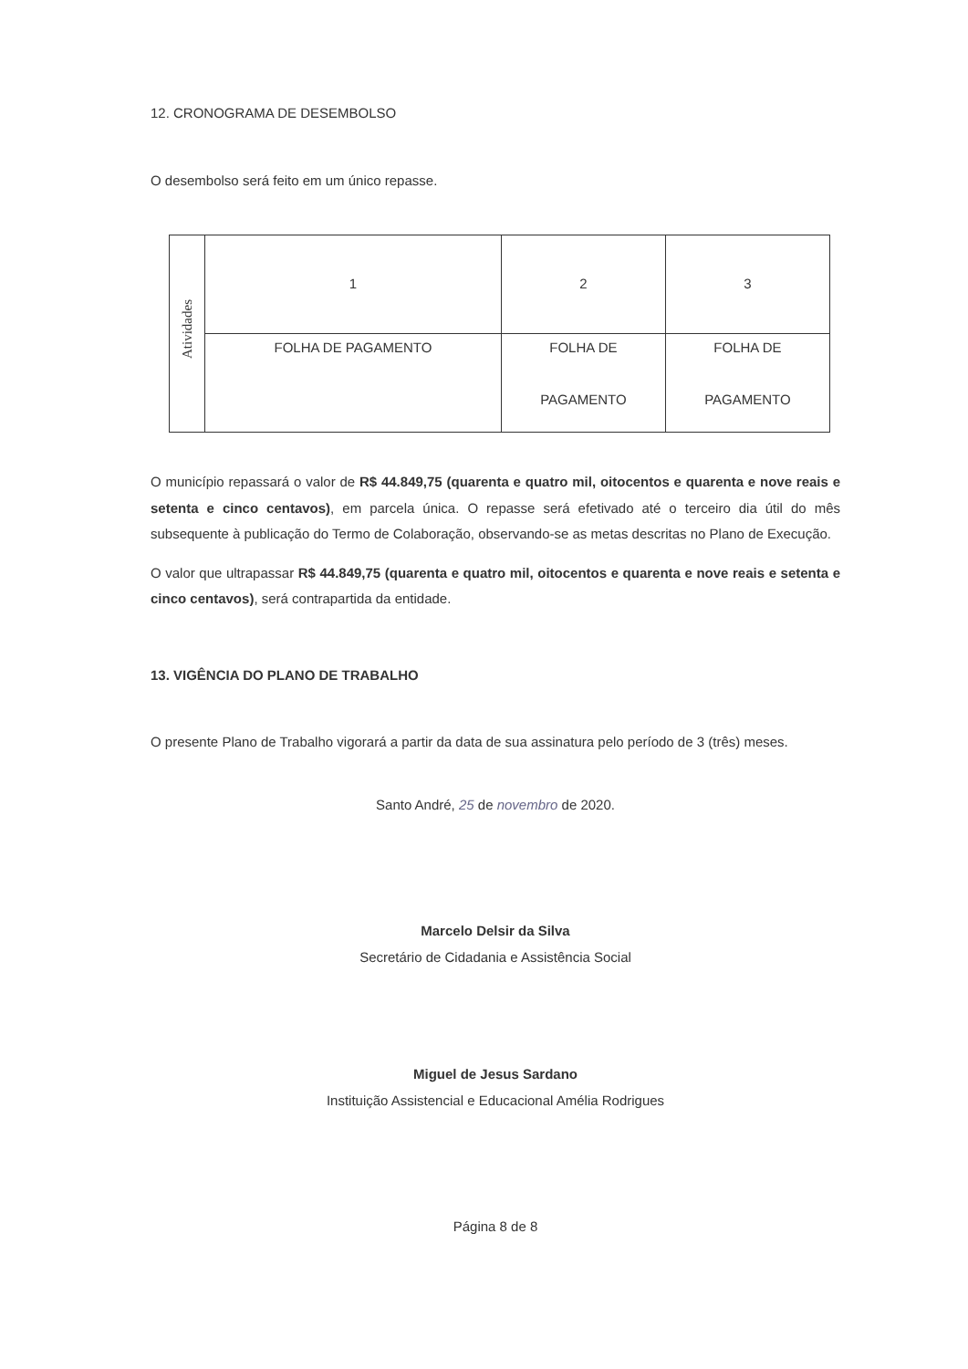12. CRONOGRAMA DE DESEMBOLSO
O desembolso será feito em um único repasse.
| Atividades | 1 | 2 | 3 |
| | FOLHA DE PAGAMENTO | FOLHA DE PAGAMENTO | FOLHA DE PAGAMENTO |
O município repassará o valor de R$ 44.849,75 (quarenta e quatro mil, oitocentos e quarenta e nove reais e setenta e cinco centavos), em parcela única. O repasse será efetivado até o terceiro dia útil do mês subsequente à publicação do Termo de Colaboração, observando-se as metas descritas no Plano de Execução.
O valor que ultrapassar R$ 44.849,75 (quarenta e quatro mil, oitocentos e quarenta e nove reais e setenta e cinco centavos), será contrapartida da entidade.
13. VIGÊNCIA DO PLANO DE TRABALHO
O presente Plano de Trabalho vigorará a partir da data de sua assinatura pelo período de 3 (três) meses.
Santo André, 25 de novembro de 2020.
Marcelo Delsir da Silva
Secretário de Cidadania e Assistência Social
Miguel de Jesus Sardano
Instituição Assistencial e Educacional Amélia Rodrigues
Página 8 de 8